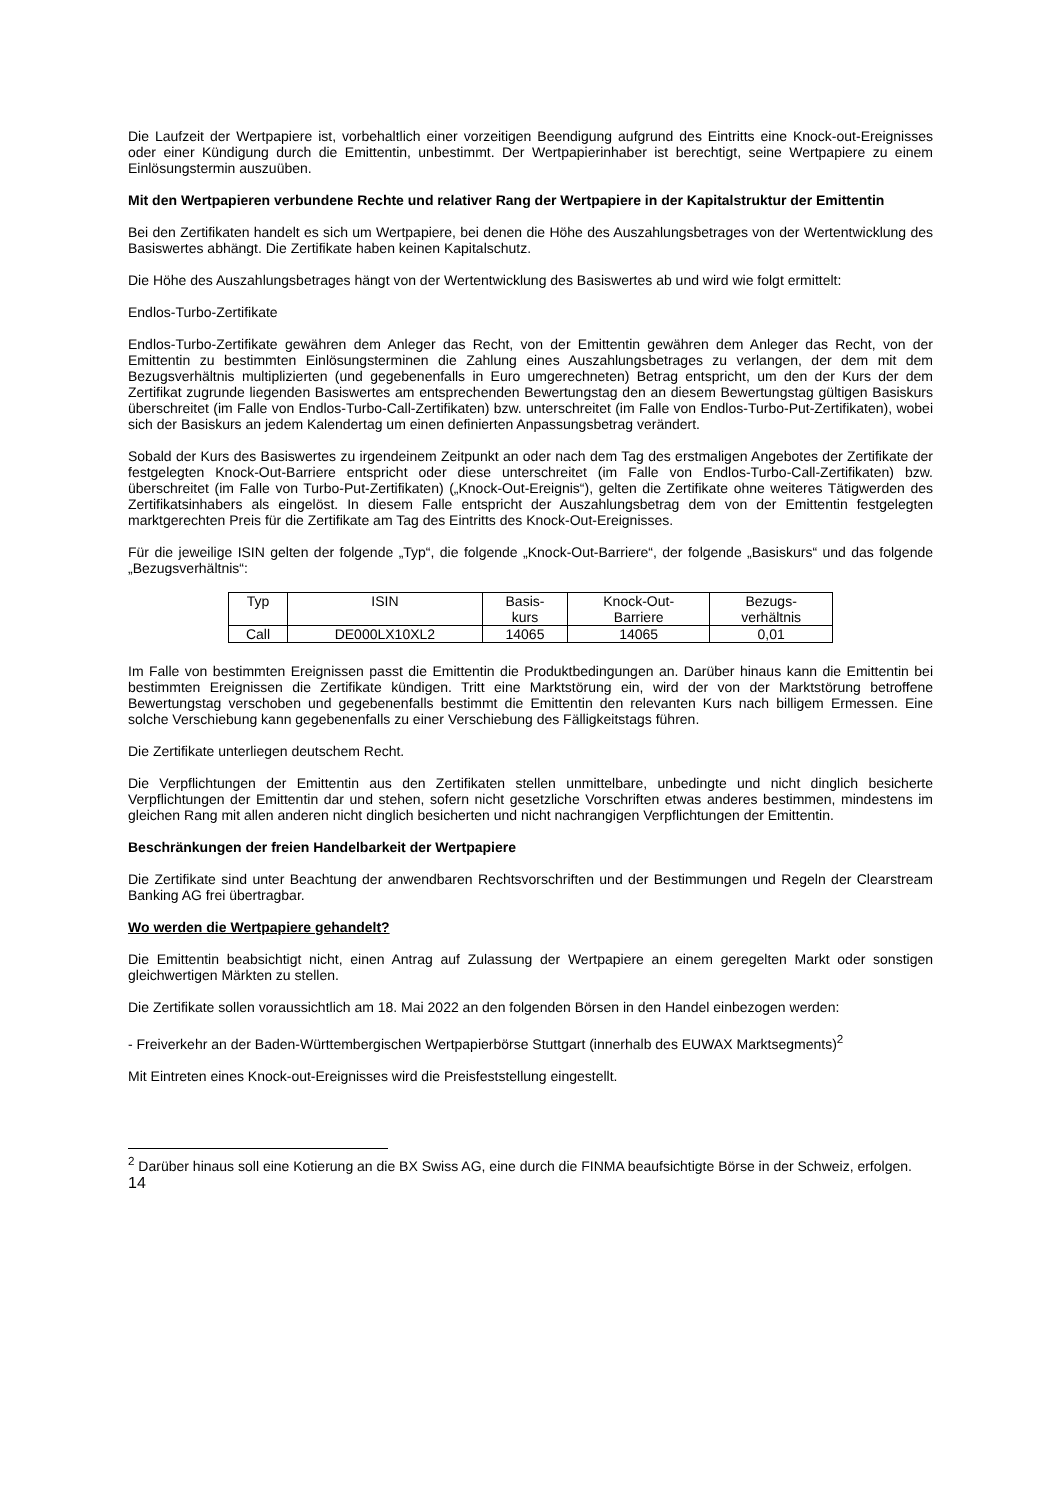Die Laufzeit der Wertpapiere ist, vorbehaltlich einer vorzeitigen Beendigung aufgrund des Eintritts eine Knock-out-Ereignisses oder einer Kündigung durch die Emittentin, unbestimmt. Der Wertpapierinhaber ist berechtigt, seine Wertpapiere zu einem Einlösungstermin auszuüben.
Mit den Wertpapieren verbundene Rechte und relativer Rang der Wertpapiere in der Kapitalstruktur der Emittentin
Bei den Zertifikaten handelt es sich um Wertpapiere, bei denen die Höhe des Auszahlungsbetrages von der Wertentwicklung des Basiswertes abhängt. Die Zertifikate haben keinen Kapitalschutz.
Die Höhe des Auszahlungsbetrages hängt von der Wertentwicklung des Basiswertes ab und wird wie folgt ermittelt:
Endlos-Turbo-Zertifikate
Endlos-Turbo-Zertifikate gewähren dem Anleger das Recht, von der Emittentin gewähren dem Anleger das Recht, von der Emittentin zu bestimmten Einlösungsterminen die Zahlung eines Auszahlungsbetrages zu verlangen, der dem mit dem Bezugsverhältnis multiplizierten (und gegebenenfalls in Euro umgerechneten) Betrag entspricht, um den der Kurs der dem Zertifikat zugrunde liegenden Basiswertes am entsprechenden Bewertungstag den an diesem Bewertungstag gültigen Basiskurs überschreitet (im Falle von Endlos-Turbo-Call-Zertifikaten) bzw. unterschreitet (im Falle von Endlos-Turbo-Put-Zertifikaten), wobei sich der Basiskurs an jedem Kalendertag um einen definierten Anpassungsbetrag verändert.
Sobald der Kurs des Basiswertes zu irgendeinem Zeitpunkt an oder nach dem Tag des erstmaligen Angebotes der Zertifikate der festgelegten Knock-Out-Barriere entspricht oder diese unterschreitet (im Falle von Endlos-Turbo-Call-Zertifikaten) bzw. überschreitet (im Falle von Turbo-Put-Zertifikaten) („Knock-Out-Ereignis“), gelten die Zertifikate ohne weiteres Tätigwerden des Zertifikatsinhabers als eingelöst. In diesem Falle entspricht der Auszahlungsbetrag dem von der Emittentin festgelegten marktgerechten Preis für die Zertifikate am Tag des Eintritts des Knock-Out-Ereignisses.
Für die jeweilige ISIN gelten der folgende „Typ“, die folgende „Knock-Out-Barriere“, der folgende „Basiskurs“ und das folgende „Bezugsverhältnis“:
| Typ | ISIN | Basis- kurs | Knock-Out- Barriere | Bezugs- verhältnis |
| --- | --- | --- | --- | --- |
| Call | DE000LX10XL2 | 14065 | 14065 | 0,01 |
Im Falle von bestimmten Ereignissen passt die Emittentin die Produktbedingungen an. Darüber hinaus kann die Emittentin bei bestimmten Ereignissen die Zertifikate kündigen. Tritt eine Marktstörung ein, wird der von der Marktstörung betroffene Bewertungstag verschoben und gegebenenfalls bestimmt die Emittentin den relevanten Kurs nach billigem Ermessen. Eine solche Verschiebung kann gegebenenfalls zu einer Verschiebung des Fälligkeitstags führen.
Die Zertifikate unterliegen deutschem Recht.
Die Verpflichtungen der Emittentin aus den Zertifikaten stellen unmittelbare, unbedingte und nicht dinglich besicherte Verpflichtungen der Emittentin dar und stehen, sofern nicht gesetzliche Vorschriften etwas anderes bestimmen, mindestens im gleichen Rang mit allen anderen nicht dinglich besicherten und nicht nachrangigen Verpflichtungen der Emittentin.
Beschränkungen der freien Handelbarkeit der Wertpapiere
Die Zertifikate sind unter Beachtung der anwendbaren Rechtsvorschriften und der Bestimmungen und Regeln der Clearstream Banking AG frei übertragbar.
Wo werden die Wertpapiere gehandelt?
Die Emittentin beabsichtigt nicht, einen Antrag auf Zulassung der Wertpapiere an einem geregelten Markt oder sonstigen gleichwertigen Märkten zu stellen.
Die Zertifikate sollen voraussichtlich am 18. Mai 2022 an den folgenden Börsen in den Handel einbezogen werden:
- Freiverkehr an der Baden-Württembergischen Wertpapierbörse Stuttgart (innerhalb des EUWAX Marktsegments)<sup>2</sup>
Mit Eintreten eines Knock-out-Ereignisses wird die Preisfeststellung eingestellt.
<sup>2</sup> Darüber hinaus soll eine Kotierung an die BX Swiss AG, eine durch die FINMA beaufsichtigte Börse in der Schweiz, erfolgen.
14